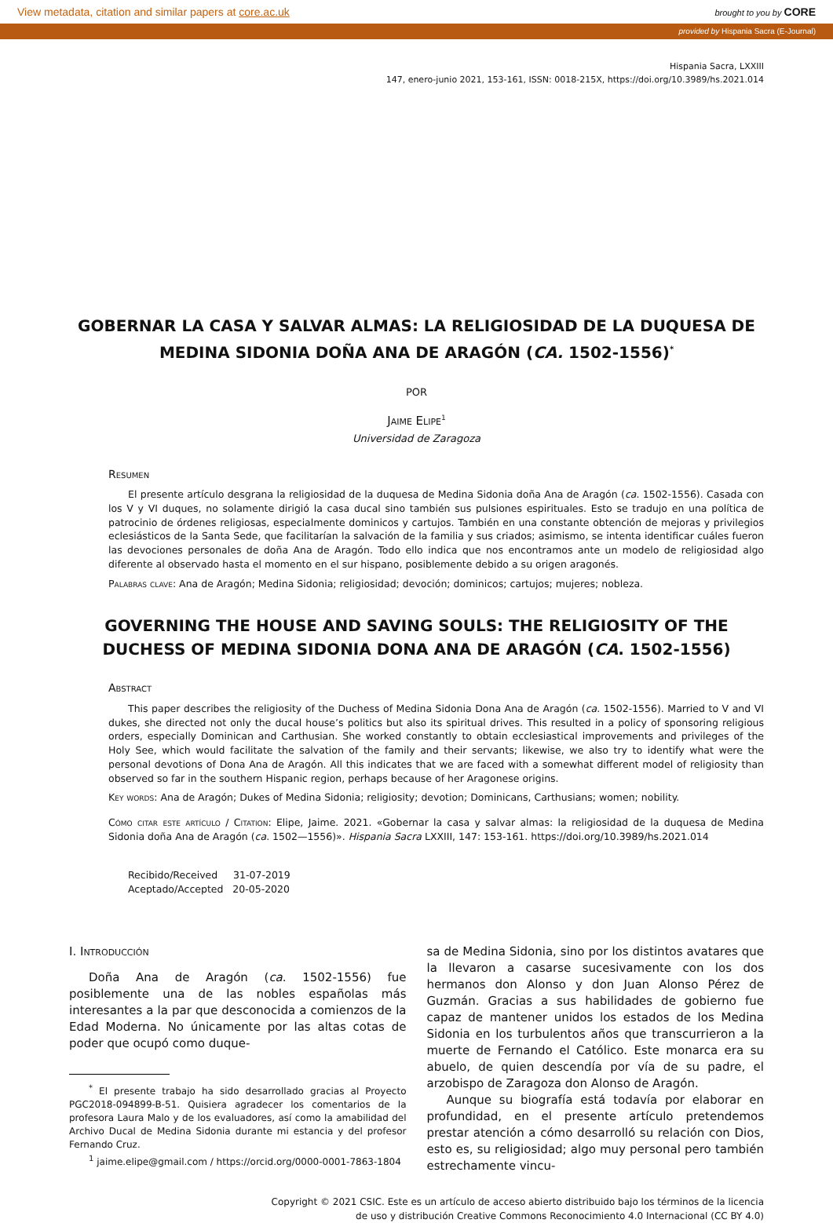View metadata, citation and similar papers at core.ac.uk brought to you by CORE
provided by Hispania Sacra (E-Journal)
Hispania Sacra, LXXIII
147, enero-junio 2021, 153-161, ISSN: 0018-215X, https://doi.org/10.3989/hs.2021.014
GOBERNAR LA CASA Y SALVAR ALMAS: LA RELIGIOSIDAD DE LA DUQUESA DE MEDINA SIDONIA DOÑA ANA DE ARAGÓN (CA. 1502-1556)<sup>*</sup>
POR
Jaime Elipe<sup>1</sup>
Universidad de Zaragoza
Resumen
El presente artículo desgrana la religiosidad de la duquesa de Medina Sidonia doña Ana de Aragón (ca. 1502-1556). Casada con los V y VI duques, no solamente dirigió la casa ducal sino también sus pulsiones espirituales. Esto se tradujo en una política de patrocinio de órdenes religiosas, especialmente dominicos y cartujos. También en una constante obtención de mejoras y privilegios eclesiásticos de la Santa Sede, que facilitarían la salvación de la familia y sus criados; asimismo, se intenta identificar cuáles fueron las devociones personales de doña Ana de Aragón. Todo ello indica que nos encontramos ante un modelo de religiosidad algo diferente al observado hasta el momento en el sur hispano, posiblemente debido a su origen aragonés.
Palabras clave: Ana de Aragón; Medina Sidonia; religiosidad; devoción; dominicos; cartujos; mujeres; nobleza.
GOVERNING THE HOUSE AND SAVING SOULS: THE RELIGIOSITY OF THE DUCHESS OF MEDINA SIDONIA DONA ANA DE ARAGÓN (CA. 1502-1556)
Abstract
This paper describes the religiosity of the Duchess of Medina Sidonia Dona Ana de Aragón (ca. 1502-1556). Married to V and VI dukes, she directed not only the ducal house’s politics but also its spiritual drives. This resulted in a policy of sponsoring religious orders, especially Dominican and Carthusian. She worked constantly to obtain ecclesiastical improvements and privileges of the Holy See, which would facilitate the salvation of the family and their servants; likewise, we also try to identify what were the personal devotions of Dona Ana de Aragón. All this indicates that we are faced with a somewhat different model of religiosity than observed so far in the southern Hispanic region, perhaps because of her Aragonese origins.
Key words: Ana de Aragón; Dukes of Medina Sidonia; religiosity; devotion; Dominicans, Carthusians; women; nobility.
Cómo citar este artículo / Citation: Elipe, Jaime. 2021. «Gobernar la casa y salvar almas: la religiosidad de la duquesa de Medina Sidonia doña Ana de Aragón (ca. 1502—1556)». Hispania Sacra LXXIII, 147: 153-161. https://doi.org/10.3989/hs.2021.014
Recibido/Received 31-07-2019
Aceptado/Accepted 20-05-2020
I. Introducción
Doña Ana de Aragón (ca. 1502-1556) fue posiblemente una de las nobles españolas más interesantes a la par que desconocida a comienzos de la Edad Moderna. No únicamente por las altas cotas de poder que ocupó como duque-
<sup>*</sup> El presente trabajo ha sido desarrollado gracias al Proyecto PGC2018-094899-B-51. Quisiera agradecer los comentarios de la profesora Laura Malo y de los evaluadores, así como la amabilidad del Archivo Ducal de Medina Sidonia durante mi estancia y del profesor Fernando Cruz.
<sup>1</sup> jaime.elipe@gmail.com / https://orcid.org/0000-0001-7863-1804
sa de Medina Sidonia, sino por los distintos avatares que la llevaron a casarse sucesivamente con los dos hermanos don Alonso y don Juan Alonso Pérez de Guzmán. Gracias a sus habilidades de gobierno fue capaz de mantener unidos los estados de los Medina Sidonia en los turbulentos años que transcurrieron a la muerte de Fernando el Católico. Este monarca era su abuelo, de quien descendía por vía de su padre, el arzobispo de Zaragoza don Alonso de Aragón.
Aunque su biografía está todavía por elaborar en profundidad, en el presente artículo pretendemos prestar atención a cómo desarrolló su relación con Dios, esto es, su religiosidad; algo muy personal pero también estrechamente vincu-
Copyright © 2021 CSIC. Este es un artículo de acceso abierto distribuido bajo los términos de la licencia
de uso y distribución Creative Commons Reconocimiento 4.0 Internacional (CC BY 4.0)